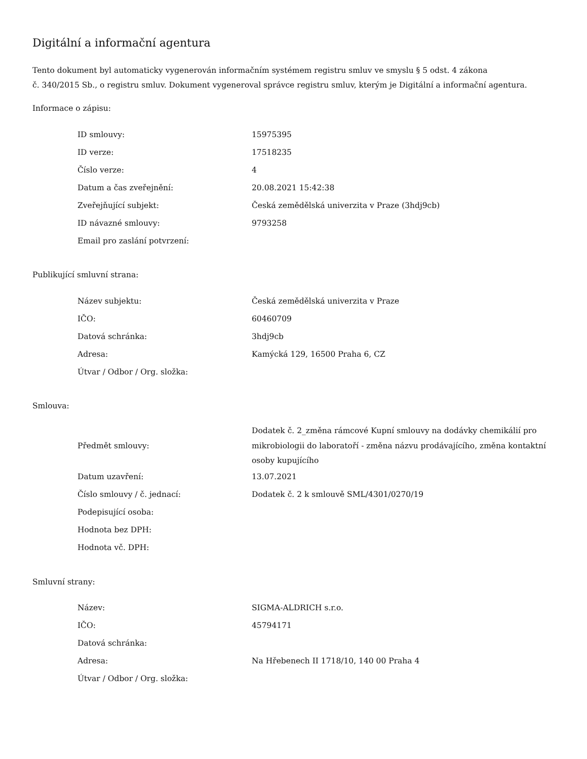Digitální a informační agentura
Tento dokument byl automaticky vygenerován informačním systémem registru smluv ve smyslu § 5 odst. 4 zákona
č. 340/2015 Sb., o registru smluv. Dokument vygeneroval správce registru smluv, kterým je Digitální a informační agentura.
Informace o zápisu:
| ID smlouvy: | 15975395 |
| ID verze: | 17518235 |
| Číslo verze: | 4 |
| Datum a čas zveřejnění: | 20.08.2021 15:42:38 |
| Zveřejňující subjekt: | Česká zemědělská univerzita v Praze (3hdj9cb) |
| ID návazné smlouvy: | 9793258 |
| Email pro zaslání potvrzení: | |
Publikující smluvní strana:
| Název subjektu: | Česká zemědělská univerzita v Praze |
| IČO: | 60460709 |
| Datová schránka: | 3hdj9cb |
| Adresa: | Kamýcká 129, 16500 Praha 6, CZ |
| Útvar / Odbor / Org. složka: | |
Smlouva:
| Předmět smlouvy: | Dodatek č. 2_změna rámcové Kupní smlouvy na dodávky chemikálií pro mikrobiologii do laboratoří - změna názvu prodávajícího, změna kontaktní osoby kupujícího |
| Datum uzavření: | 13.07.2021 |
| Číslo smlouvy / č. jednací: | Dodatek č. 2 k smlouvě SML/4301/0270/19 |
| Podepisující osoba: | |
| Hodnota bez DPH: | |
| Hodnota vč. DPH: | |
Smluvní strany:
| Název: | SIGMA-ALDRICH s.r.o. |
| IČO: | 45794171 |
| Datová schránka: | |
| Adresa: | Na Hřebenech II 1718/10, 140 00 Praha 4 |
| Útvar / Odbor / Org. složka: | |